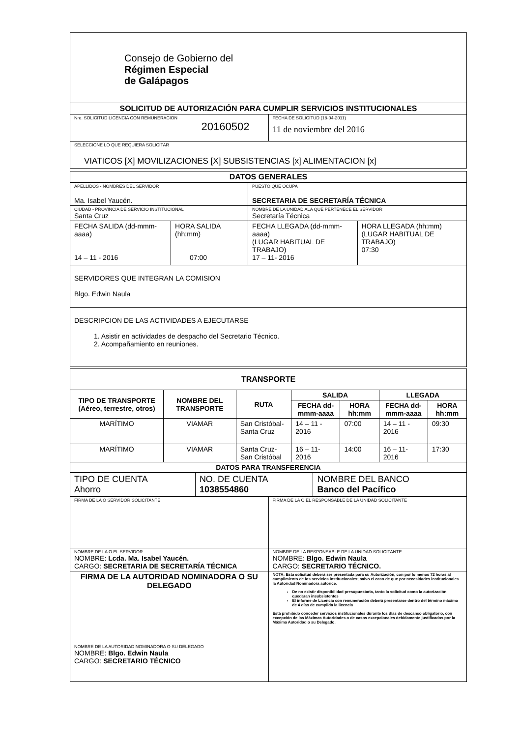| Consejo de Gobierno del Régimen Especial de Galápagos | |
| SOLICITUD DE AUTORIZACIÓN PARA CUMPLIR SERVICIOS INSTITUCIONALES | |
| Nro. SOLICITUD LICENCIA CON REMUNERACION 20160502 | FECHA DE SOLICITUD (18-04-2011) 11 de noviembre del 2016 |
| SELECCIONE LO QUE REQUIERA SOLICITAR VIATICOS [X] MOVILIZACIONES [X] SUBSISTENCIAS [x] ALIMENTACION [x] | |
| DATOS GENERALES | | | |
| --- | --- | --- | --- |
| APELLIDOS - NOMBRES DEL SERVIDOR Ma. Isabel Yaucén. | | PUESTO QUE OCUPA SECRETARIA DE SECRETARÍA TÉCNICA | |
| CIUDAD - PROVINCIA DE SERVICIO INSTITUCIONAL Santa Cruz | | NOMBRE DE LA UNIDAD ALA QUE PERTENECE EL SERVIDOR Secretaría Técnica | |
| FECHA SALIDA (dd-mmm-aaaa) 14 – 11 - 2016 | HORA SALIDA (hh:mm) 07:00 | FECHA LLEGADA (dd-mmm-aaaa) (LUGAR HABITUAL DE TRABAJO) 17 – 11- 2016 | HORA LLEGADA (hh:mm) (LUGAR HABITUAL DE TRABAJO) 07:30 |
| SERVIDORES QUE INTEGRAN LA COMISION Blgo. Edwin Naula | | | |
| DESCRIPCION DE LAS ACTIVIDADES A EJECUTARSE 1. Asistir en actividades de despacho del Secretario Técnico. 2. Acompañamiento en reuniones. | | | |
| TRANSPORTE | | | | | | |
| --- | --- | --- | --- | --- | --- | --- |
| TIPO DE TRANSPORTE (Aéreo, terrestre, otros) | NOMBRE DEL TRANSPORTE | RUTA | SALIDA | | LLEGADA | |
| | | | FECHA dd-mmm-aaaa | HORA hh:mm | FECHA dd-mmm-aaaa | HORA hh:mm |
| MARÍTIMO | VIAMAR | San Cristóbal-Santa Cruz | 14 – 11 - 2016 | 07:00 | 14 – 11 - 2016 | 09:30 |
| MARÍTIMO | VIAMAR | Santa Cruz- San Cristóbal | 16 – 11- 2016 | 14:00 | 16 – 11- 2016 | 17:30 |
| DATOS PARA TRANSFERENCIA | | | | | | |
| TIPO DE CUENTA Ahorro | NO. DE CUENTA 1038554860 | NOMBRE DEL BANCO Banco del Pacífico |
| FIRMA DE LA O SERVIDOR SOLICITANTE | FIRMA DE LA O EL RESPONSABLE DE LA UNIDAD SOLICITANTE |
| NOMBRE DE LA O EL SERVIDOR NOMBRE: Lcda. Ma. Isabel Yaucén. CARGO: SECRETARIA DE SECRETARÍA TÉCNICA | NOMBRE DE LA RESPONSABLE DE LA UNIDAD SOLICITANTE NOMBRE: Blgo. Edwin Naula CARGO: SECRETARIO TÉCNICO. |
| FIRMA DE LA AUTORIDAD NOMINADORA O SU DELEGADO NOMBRE DE LA AUTORIDAD NOMINADORA O SU DELEGADO NOMBRE: Blgo. Edwin Naula CARGO: SECRETARIO TÉCNICO | NOTA: Esta solicitud deberá ser presentada para su Autorización, con por lo menos 72 horas al cumplimiento de los servicios institucionales; salvo el caso de que por necesidades institucionales la Autoridad Nominadora autorice. De no existir disponibilidad presupuestaria, tanto la solicitud como la autorización quedaran insubsistentes El informe de Licencia con remuneración deberá presentarse dentro del término máximo de 4 días de cumplida la licencia Está prohibido conceder servicios institucionales durante los días de descanso obligatorio, con excepción de las Máximas Autoridades o de casos excepcionales debidamente justificados por la Máxima Autoridad o su Delegado. |